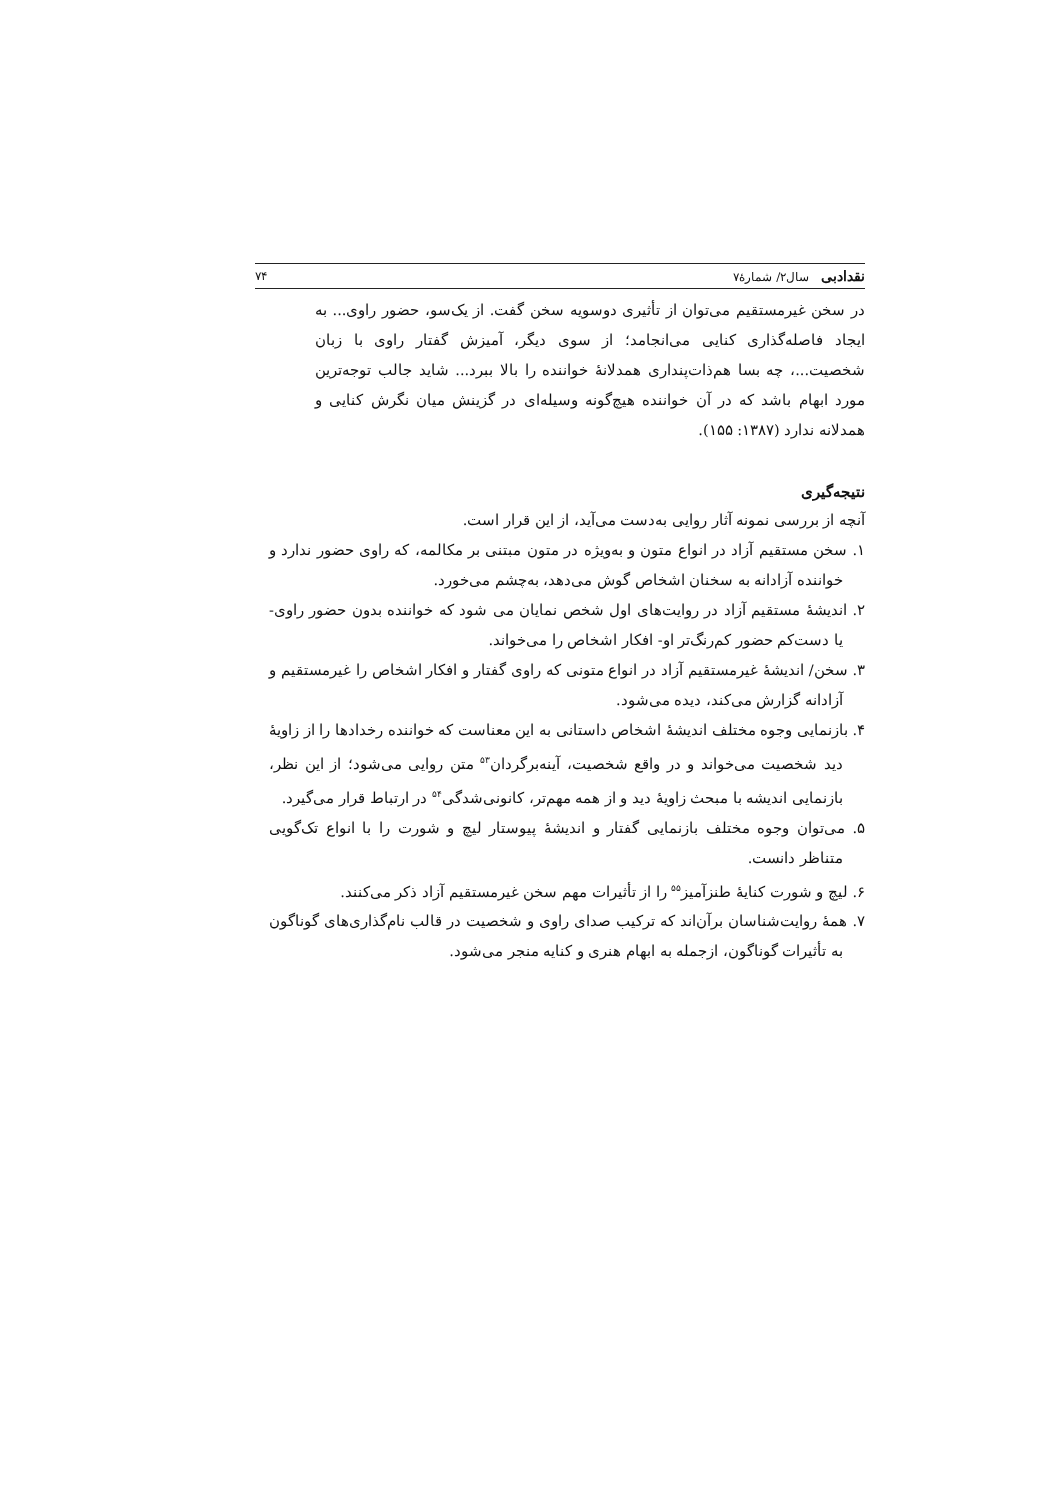نقدادبی سال۲/ شمارهٔ۷ ۷۴
در سخن غیرمستقیم می‌توان از تأثیری دوسویه سخن گفت. از یک‌سو، حضور راوی... به ایجاد فاصله‌گذاری کنایی می‌انجامد؛ از سوی دیگر، آمیزش گفتار راوی با زبان شخصیت...، چه بسا هم‌ذات‌پنداری همدلانهٔ خواننده را بالا ببرد... شاید جالب توجه‌ترین مورد ابهام باشد که در آن خواننده هیچ‌گونه وسیله‌ای در گزینش میان نگرش کنایی و همدلانه ندارد (۱۳۸۷: ۱۵۵).
نتیجه‌گیری
آنچه از بررسی نمونه آثار روایی به‌دست می‌آید، از این قرار است.
۱. سخن مستقیم آزاد در انواع متون و به‌ویژه در متون مبتنی بر مکالمه، که راوی حضور ندارد و خواننده آزادانه به سخنان اشخاص گوش می‌دهد، به‌چشم می‌خورد.
۲. اندیشهٔ مستقیم آزاد در روایت‌های اول شخص نمایان می شود که خواننده بدون حضور راوی- یا دست‌کم حضور کم‌رنگ‌تر او- افکار اشخاص را می‌خواند.
۳. سخن/ اندیشهٔ غیرمستقیم آزاد در انواع متونی که راوی گفتار و افکار اشخاص را غیرمستقیم و آزادانه گزارش می‌کند، دیده می‌شود.
۴. بازنمایی وجوه مختلف اندیشهٔ اشخاص داستانی به این معناست که خواننده رخدادها را از زاویهٔ دید شخصیت می‌خواند و در واقع شخصیت، آینه‌برگردان<sup>۵۳</sup> متن روایی می‌شود؛ از این نظر، بازنمایی اندیشه با مبحث زاویهٔ دید و از همه مهم‌تر، کانونی‌شدگی<sup>۵۴</sup> در ارتباط قرار می‌گیرد.
۵. می‌توان وجوه مختلف بازنمایی گفتار و اندیشهٔ پیوستار لیچ و شورت را با انواع تک‌گویی متناظر دانست.
۶. لیچ و شورت کنایهٔ طنزآمیز<sup>۵۵</sup> را از تأثیرات مهم سخن غیرمستقیم آزاد ذکر می‌کنند.
۷. همهٔ روایت‌شناسان برآن‌اند که ترکیب صدای راوی و شخصیت در قالب نام‌گذاری‌های گوناگون به تأثیرات گوناگون، ازجمله به ابهام هنری و کنایه منجر می‌شود.